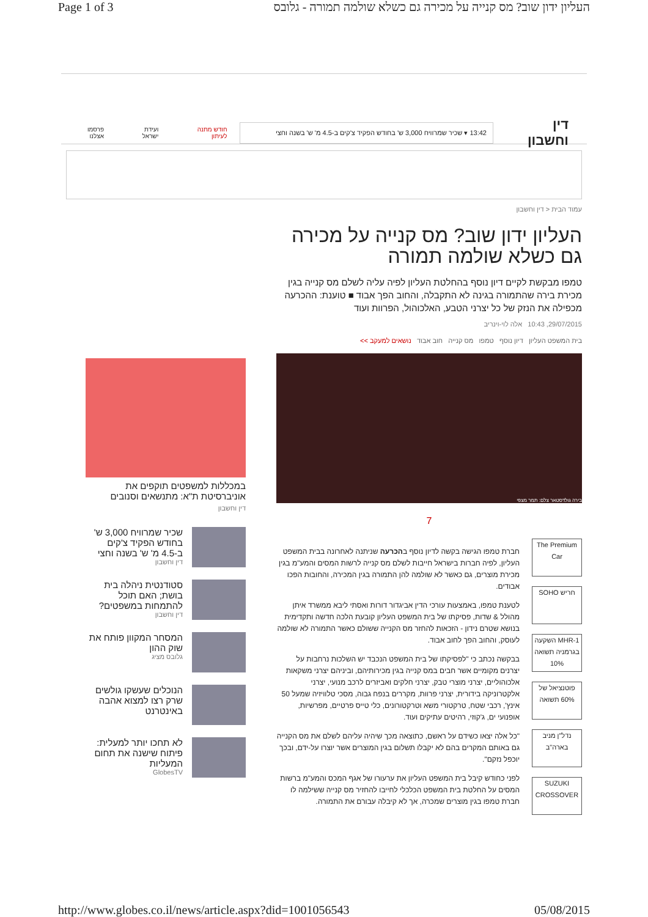Page 1 of 3 העליון ידון שוב? מס קנייה על מכירה גם כשלא שולמה תמורה - גלובס
דין וחשבון 13:42 ▾ שכיר שמרוויח 3,000 ש' בחודש הפקיד צ'קים ב-4.5 מ' ש' בשנה וחצי חודש מתנה לעיתון ועידת ישראל פרסמו אצלנו
עמוד הבית < דין וחשבון
העליון ידון שוב? מס קנייה על מכירה גם כשלא שולמה תמורה
טמפו מבקשת לקיים דיון נוסף בהחלטת העליון לפיה עליה לשלם מס קנייה בגין מכירת בירה שהתמורה בגינה לא התקבלה, והחוב הפך אבוד ■ טוענת: ההכרעה מכפילה את הנזק של כל יצרני הטבע, האלכוהול, הפרוות ועוד
29/07/2015, 10:43 אלה לוי-וינריב
בית המשפט העליון דיון נוסף טמפו מס קנייה חוב אבוד נושאים למעקב >>
בירה גולדסטאר צלם: תמר מצפי
7
The Premium Car
חריש SOHO
MHR-1 השקעה בגרמניה תשואה 10%
פוטנציאל של 60% תשואה
נדל"ן מניב בארה"ב
SUZUKI CROSSOVER
חברת טמפו הגישה בקשה לדיון נוסף בהכרעה שניתנה לאחרונה בבית המשפט העליון, לפיה חברות בישראל חייבות לשלם מס קנייה לרשות המסים והמע"מ בגין מכירת מוצרים, גם כאשר לא שולמה להן התמורה בגין המכירה, והחובות הפכו אבודים.
לטענת טמפו, באמצעות עורכי הדין אביגדור דורות ואסתי ליבא ממשרד איתן מהולל & שדות, פסיקתו של בית המשפט העליון קובעת הלכה חדשה ותקדימית בנושא שטרם נידון - הזכאות להחזר מס הקנייה ששולם כאשר התמורה לא שולמה לעוסק, והחוב הפך לחוב אבוד.
בבקשה נכתב כי "לפסיקתו של בית המשפט הנכבד יש השלכות נרחבות על יצרנים מקומיים אשר חבים במס קנייה בגין מכירותיהם, וביניהם יצרני משקאות אלכוהוליים, יצרני מוצרי טבק, יצרני חלקים ואביזרים לרכב מנועי, יצרני אלקטרוניקה בידורית, יצרני פרוות, מקררים בנפח גבוה, מסכי טלוויזיה שמעל 50 אינץ', רכבי שטח, טרקטורי משא וטרקטורונים, כלי טייס פרטיים, מפרשיות, אופנועי ים, ג'קוזי, רהיטים עתיקים ועוד.
"כל אלה יצאו כשידם על ראשם, כתוצאה מכך שיהיה עליהם לשלם את מס הקנייה גם באותם המקרים בהם לא יקבלו תשלום בגין המוצרים אשר יוצרו על-ידם, ובכך יוכפל נזקם".
לפני כחודש קיבל בית המשפט העליון את ערעורו של אגף המכס והמע"מ ברשות המסים על החלטת בית המשפט הכלכלי לחייבו להחזיר מס קנייה ששילמה לו חברת טמפו בגין מוצרים שמכרה, אך לא קיבלה עבורם את התמורה.
במכללות למשפטים תוקפים את אוניברסיטת ת"א: מתנשאים וסנובים
דין וחשבון
שכיר שמרוויח 3,000 ש' בחודש הפקיד צ'קים ב-4.5 מ' ש' בשנה וחצי
דין וחשבון
סטודנטית ניהלה בית בושת; האם תוכל להתמחות במשפטים?
דין וחשבון
המסחר המקוון פותח את שוק ההון
גלובס מציג
הנוכלים שעשקו גולשים שרק רצו למצוא אהבה באינטרנט
לא תחכו יותר למעלית: פיתוח שישנה את תחום המעליות
GlobesTV
http://www.globes.co.il/news/article.aspx?did=1001056543 05/08/2015